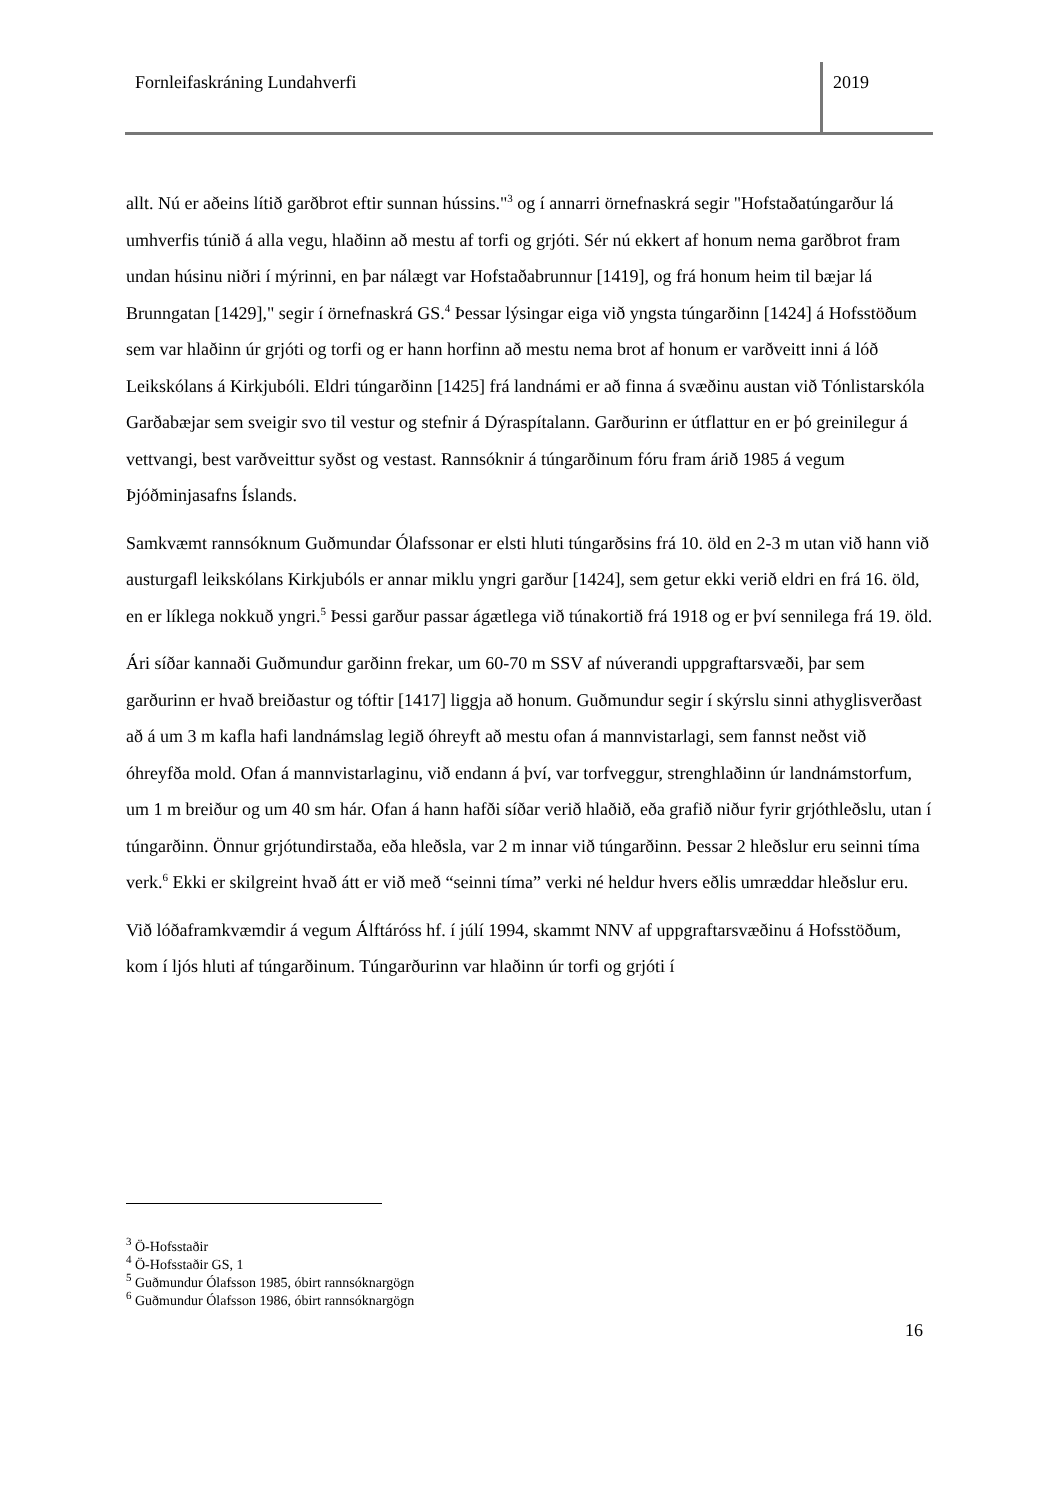Fornleifaskráning Lundahverfi 2019
allt. Nú er aðeins lítið garðbrot eftir sunnan hússins."<sup>3</sup> og í annarri örnefnaskrá segir "Hofstaðatúngarður lá umhverfis túnið á alla vegu, hlaðinn að mestu af torfi og grjóti. Sér nú ekkert af honum nema garðbrot fram undan húsinu niðri í mýrinni, en þar nálægt var Hofstaðabrunnur [1419], og frá honum heim til bæjar lá Brunngatan [1429]," segir í örnefnaskrá GS.<sup>4</sup> Þessar lýsingar eiga við yngsta túngarðinn [1424] á Hofsstöðum sem var hlaðinn úr grjóti og torfi og er hann horfinn að mestu nema brot af honum er varðveitt inni á lóð Leikskólans á Kirkjubóli. Eldri túngarðinn [1425] frá landnámi er að finna á svæðinu austan við Tónlistarskóla Garðabæjar sem sveigir svo til vestur og stefnir á Dýraspítalann. Garðurinn er útflattur en er þó greinilegur á vettvangi, best varðveittur syðst og vestast. Rannsóknir á túngarðinum fóru fram árið 1985 á vegum Þjóðminjasafns Íslands.
Samkvæmt rannsóknum Guðmundar Ólafssonar er elsti hluti túngarðsins frá 10. öld en 2-3 m utan við hann við austurgafl leikskólans Kirkjubóls er annar miklu yngri garður [1424], sem getur ekki verið eldri en frá 16. öld, en er líklega nokkuð yngri.<sup>5</sup> Þessi garður passar ágætlega við túnakortið frá 1918 og er því sennilega frá 19. öld.
Ári síðar kannaði Guðmundur garðinn frekar, um 60-70 m SSV af núverandi uppgraftarsvæði, þar sem garðurinn er hvað breiðastur og tóftir [1417] liggja að honum. Guðmundur segir í skýrslu sinni athyglisverðast að á um 3 m kafla hafi landnámslag legið óhreyft að mestu ofan á mannvistarlagi, sem fannst neðst við óhreyfða mold. Ofan á mannvistarlaginu, við endann á því, var torfveggur, strenghlaðinn úr landnámstorfum, um 1 m breiður og um 40 sm hár. Ofan á hann hafði síðar verið hlaðið, eða grafið niður fyrir grjóthleðslu, utan í túngarðinn. Önnur grjótundirstaða, eða hleðsla, var 2 m innar við túngarðinn. Þessar 2 hleðslur eru seinni tíma verk.<sup>6</sup> Ekki er skilgreint hvað átt er við með “seinni tíma” verki né heldur hvers eðlis umræddar hleðslur eru.
Við lóðaframkvæmdir á vegum Álftáróss hf. í júlí 1994, skammt NNV af uppgraftarsvæðinu á Hofsstöðum, kom í ljós hluti af túngarðinum. Túngarðurinn var hlaðinn úr torfi og grjóti í
<sup>3</sup> Ö-Hofsstaðir
<sup>4</sup> Ö-Hofsstaðir GS, 1
<sup>5</sup> Guðmundur Ólafsson 1985, óbirt rannsóknargögn
<sup>6</sup> Guðmundur Ólafsson 1986, óbirt rannsóknargögn
16